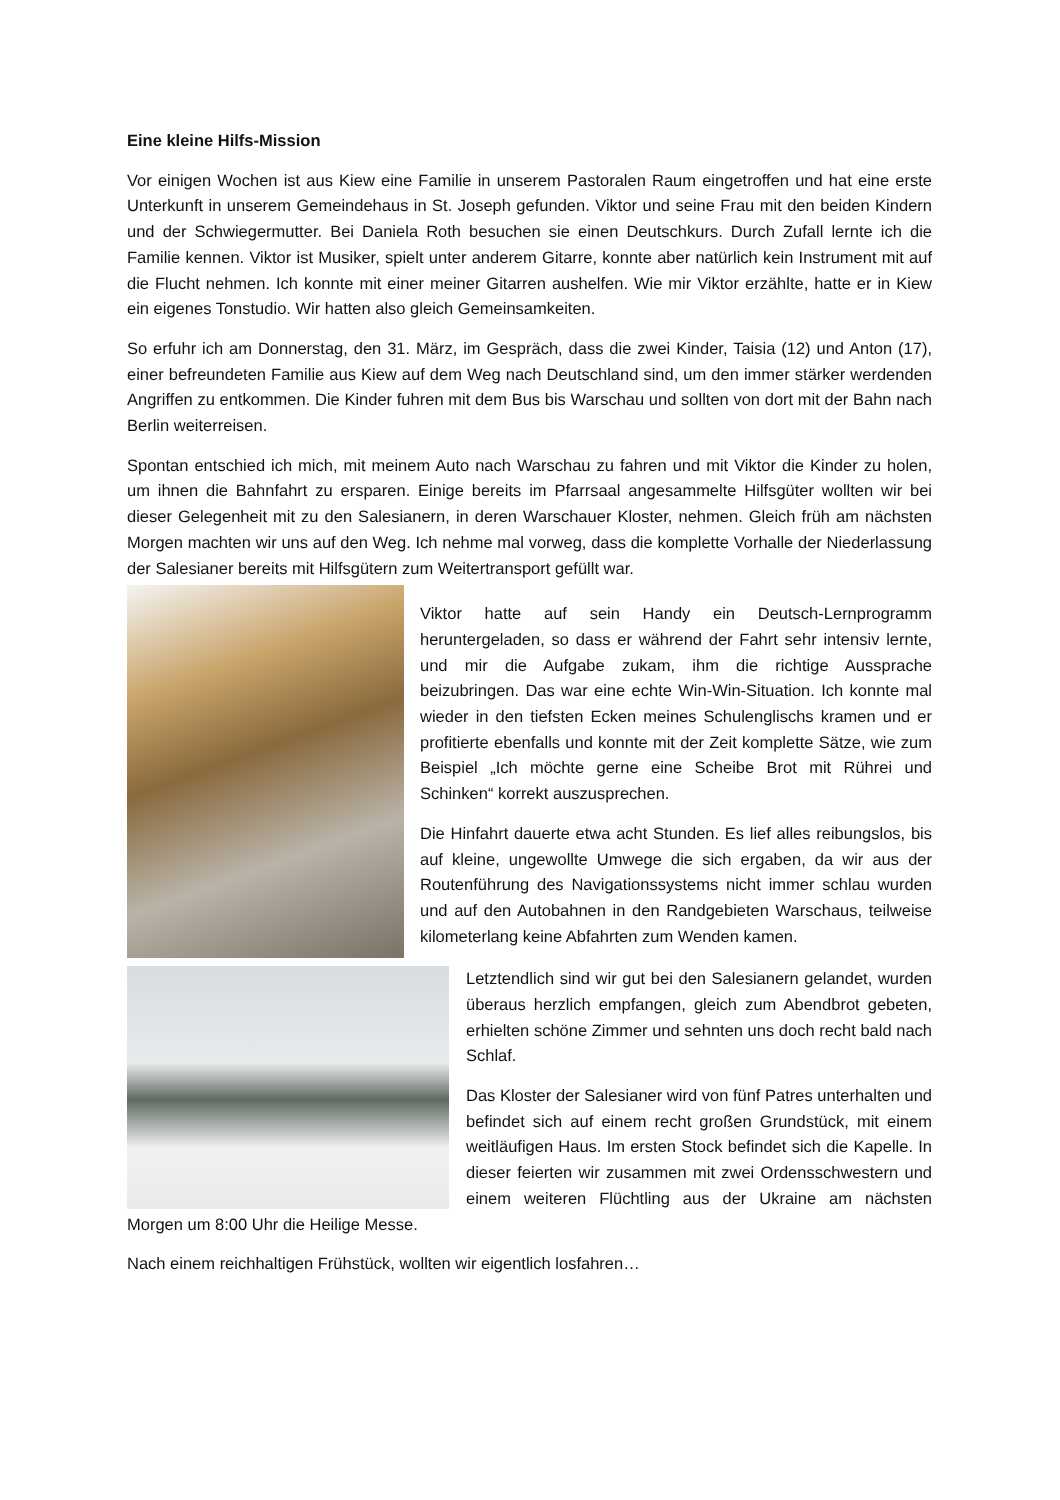Eine kleine Hilfs-Mission
Vor einigen Wochen ist aus Kiew eine Familie in unserem Pastoralen Raum eingetroffen und hat eine erste Unterkunft in unserem Gemeindehaus in St. Joseph gefunden. Viktor und seine Frau mit den beiden Kindern und der Schwiegermutter. Bei Daniela Roth besuchen sie einen Deutschkurs. Durch Zufall lernte ich die Familie kennen. Viktor ist Musiker, spielt unter anderem Gitarre, konnte aber natürlich kein Instrument mit auf die Flucht nehmen. Ich konnte mit einer meiner Gitarren aushelfen. Wie mir Viktor erzählte, hatte er in Kiew ein eigenes Tonstudio. Wir hatten also gleich Gemeinsamkeiten.
So erfuhr ich am Donnerstag, den 31. März, im Gespräch, dass die zwei Kinder, Taisia (12) und Anton (17), einer befreundeten Familie aus Kiew auf dem Weg nach Deutschland sind, um den immer stärker werdenden Angriffen zu entkommen. Die Kinder fuhren mit dem Bus bis Warschau und sollten von dort mit der Bahn nach Berlin weiterreisen.
Spontan entschied ich mich, mit meinem Auto nach Warschau zu fahren und mit Viktor die Kinder zu holen, um ihnen die Bahnfahrt zu ersparen. Einige bereits im Pfarrsaal angesammelte Hilfsgüter wollten wir bei dieser Gelegenheit mit zu den Salesianern, in deren Warschauer Kloster, nehmen. Gleich früh am nächsten Morgen machten wir uns auf den Weg. Ich nehme mal vorweg, dass die komplette Vorhalle der Niederlassung der Salesianer bereits mit Hilfsgütern zum Weitertransport gefüllt war.
Viktor hatte auf sein Handy ein Deutsch-Lernprogramm heruntergeladen, so dass er während der Fahrt sehr intensiv lernte, und mir die Aufgabe zukam, ihm die richtige Aussprache beizubringen. Das war eine echte Win-Win-Situation. Ich konnte mal wieder in den tiefsten Ecken meines Schulenglischs kramen und er profitierte ebenfalls und konnte mit der Zeit komplette Sätze, wie zum Beispiel „Ich möchte gerne eine Scheibe Brot mit Rührei und Schinken“ korrekt auszusprechen.
Die Hinfahrt dauerte etwa acht Stunden. Es lief alles reibungslos, bis auf kleine, ungewollte Umwege die sich ergaben, da wir aus der Routenführung des Navigationssystems nicht immer schlau wurden und auf den Autobahnen in den Randgebieten Warschaus, teilweise kilometerlang keine Abfahrten zum Wenden kamen.
Letztendlich sind wir gut bei den Salesianern gelandet, wurden überaus herzlich empfangen, gleich zum Abendbrot gebeten, erhielten schöne Zimmer und sehnten uns doch recht bald nach Schlaf.
Das Kloster der Salesianer wird von fünf Patres unterhalten und befindet sich auf einem recht großen Grundstück, mit einem weitläufigen Haus. Im ersten Stock befindet sich die Kapelle. In dieser feierten wir zusammen mit zwei Ordensschwestern und einem weiteren Flüchtling aus der Ukraine am nächsten Morgen um 8:00 Uhr die Heilige Messe.
Nach einem reichhaltigen Frühstück, wollten wir eigentlich losfahren…